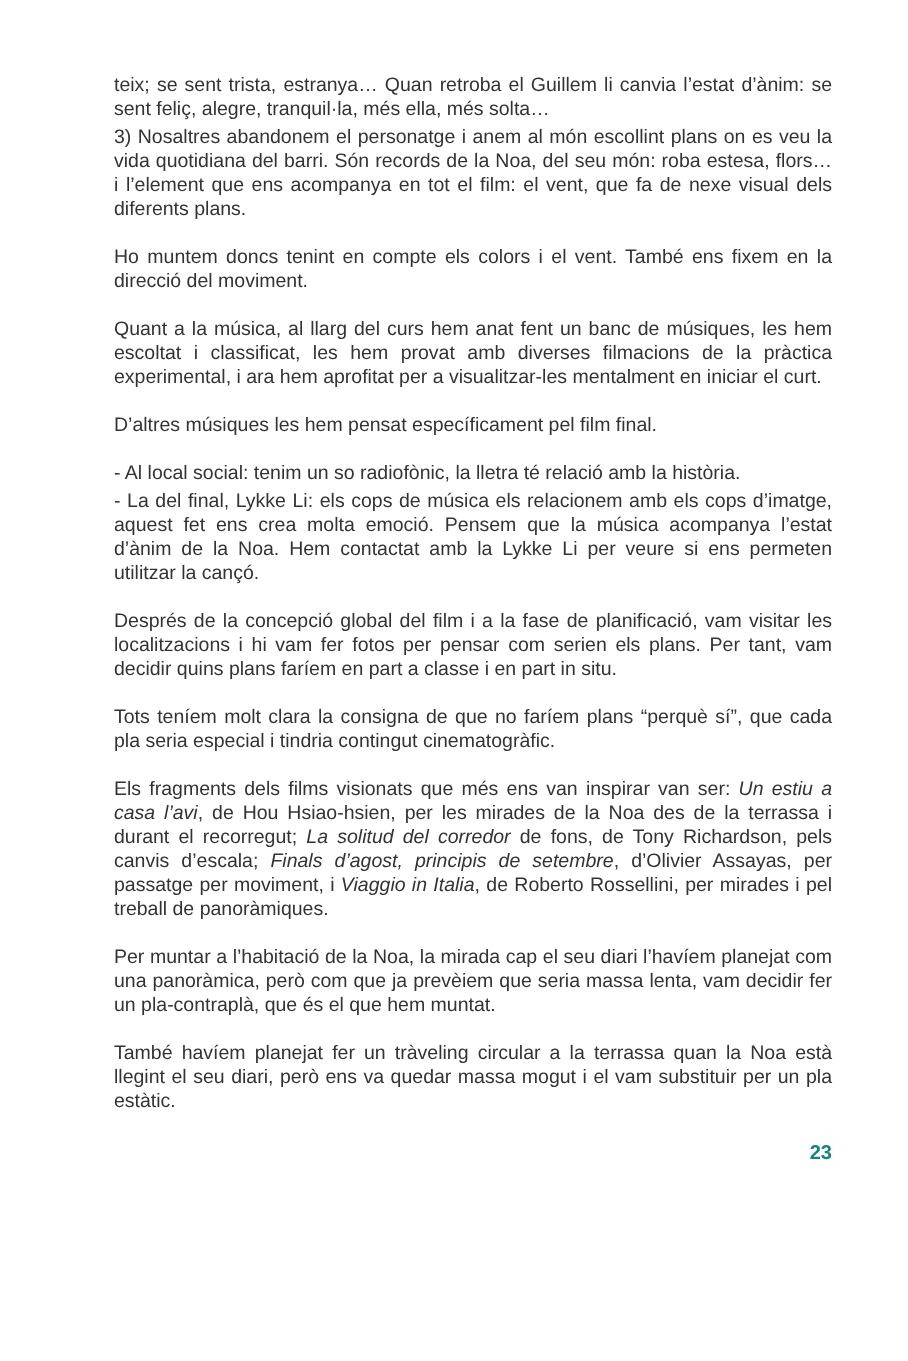teix; se sent trista, estranya… Quan retroba el Guillem li canvia l’estat d’ànim: se sent feliç, alegre, tranquil·la, més ella, més solta…
3) Nosaltres abandonem el personatge i anem al món escollint plans on es veu la vida quotidiana del barri. Són records de la Noa, del seu món: roba estesa, flors… i l’element que ens acompanya en tot el film: el vent, que fa de nexe visual dels diferents plans.
Ho muntem doncs tenint en compte els colors i el vent. També ens fixem en la direcció del moviment.
Quant a la música, al llarg del curs hem anat fent un banc de músiques, les hem escoltat i classificat, les hem provat amb diverses filmacions de la pràctica experimental, i ara hem aprofitat per a visualitzar-les mentalment en iniciar el curt.
D’altres músiques les hem pensat específicament pel film final.
- Al local social: tenim un so radiofònic, la lletra té relació amb la història.
- La del final, Lykke Li: els cops de música els relacionem amb els cops d’imatge, aquest fet ens crea molta emoció. Pensem que la música acompanya l’estat d’ànim de la Noa. Hem contactat amb la Lykke Li per veure si ens permeten utilitzar la cançó.
Després de la concepció global del film i a la fase de planificació, vam visitar les localitzacions i hi vam fer fotos per pensar com serien els plans. Per tant, vam decidir quins plans faríem en part a classe i en part in situ.
Tots teníem molt clara la consigna de que no faríem plans “perquè sí”, que cada pla seria especial i tindria contingut cinematogràfic.
Els fragments dels films visionats que més ens van inspirar van ser: Un estiu a casa l’avi, de Hou Hsiao-hsien, per les mirades de la Noa des de la terrassa i durant el recorregut; La solitud del corredor de fons, de Tony Richardson, pels canvis d’escala; Finals d’agost, principis de setembre, d’Olivier Assayas, per passatge per moviment, i Viaggio in Italia, de Roberto Rossellini, per mirades i pel treball de panoràmiques.
Per muntar a l’habitació de la Noa, la mirada cap el seu diari l’havíem planejat com una panoràmica, però com que ja prevèiem que seria massa lenta, vam decidir fer un pla-contraplà, que és el que hem muntat.
També havíem planejat fer un tràveling circular a la terrassa quan la Noa està llegint el seu diari, però ens va quedar massa mogut i el vam substituir per un pla estàtic.
23